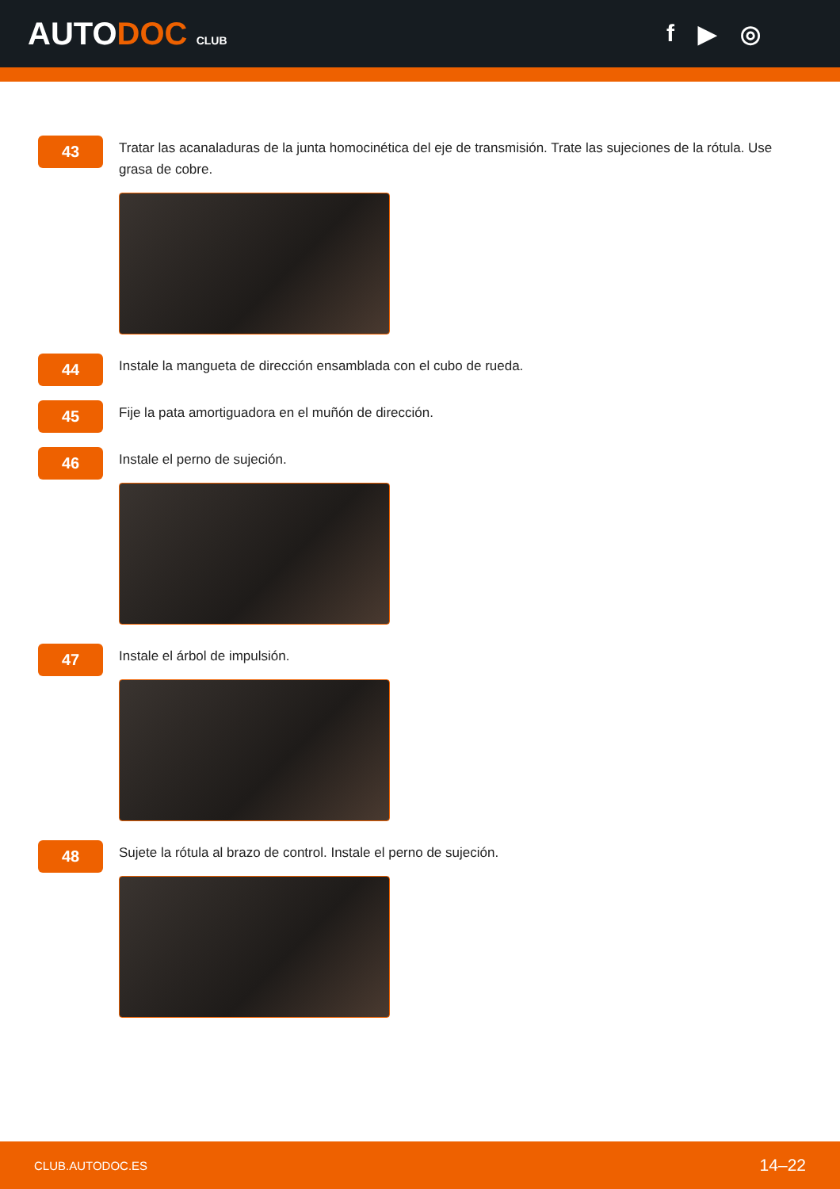AUTODOC CLUB
f ▶ ◎
43
Tratar las acanaladuras de la junta homocinética del eje de transmisión. Trate las sujeciones de la rótula. Use grasa de cobre.
44
Instale la mangueta de dirección ensamblada con el cubo de rueda.
45
Fije la pata amortiguadora en el muñón de dirección.
46
Instale el perno de sujeción.
47
Instale el árbol de impulsión.
48
Sujete la rótula al brazo de control. Instale el perno de sujeción.
CLUB.AUTODOC.ES 14–22